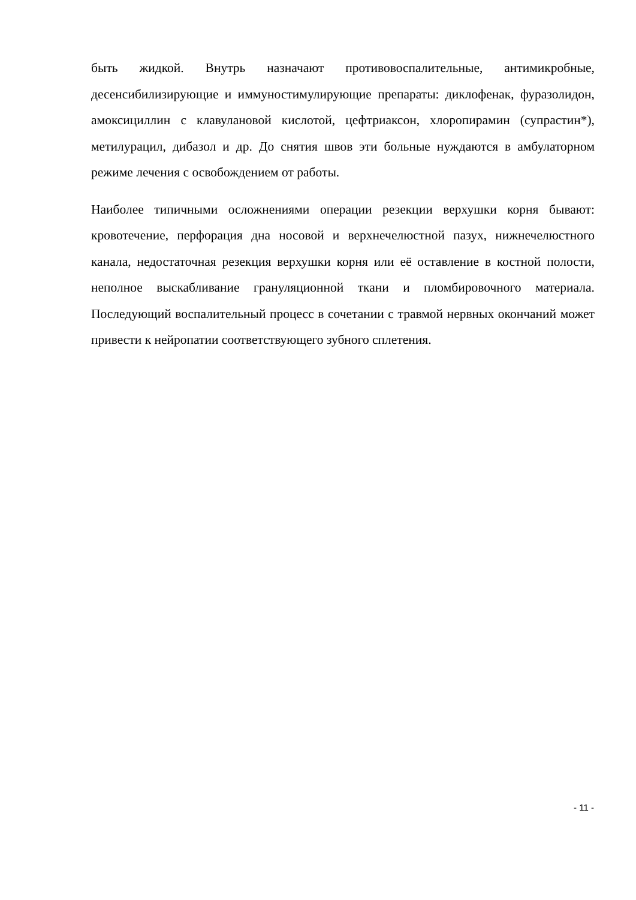быть жидкой. Внутрь назначают противовоспалительные, антимикробные, десенсибилизирующие и иммуностимулирующие препараты: диклофенак, фуразолидон, амоксициллин с клавулановой кислотой, цефтриаксон, хлоропирамин (супрастин*), метилурацил, дибазол и др. До снятия швов эти больные нуждаются в амбулаторном режиме лечения с освобождением от работы.
Наиболее типичными осложнениями операции резекции верхушки корня бывают: кровотечение, перфорация дна носовой и верхнечелюстной пазух, нижнечелюстного канала, недостаточная резекция верхушки корня или её оставление в костной полости, неполное выскабливание грануляционной ткани и пломбировочного материала. Последующий воспалительный процесс в сочетании с травмой нервных окончаний может привести к нейропатии соответствующего зубного сплетения.
- 11 -